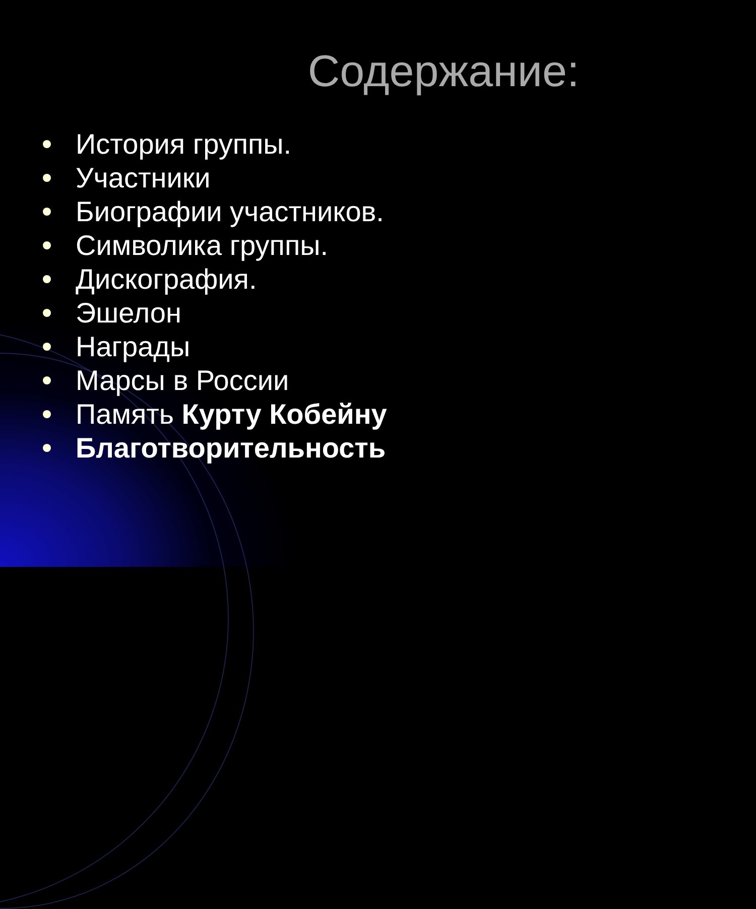Содержание:
История группы.
Участники
Биографии участников.
Символика группы.
Дискография.
Эшелон
Награды
Марсы в России
Память Курту Кобейну
Благотворительность